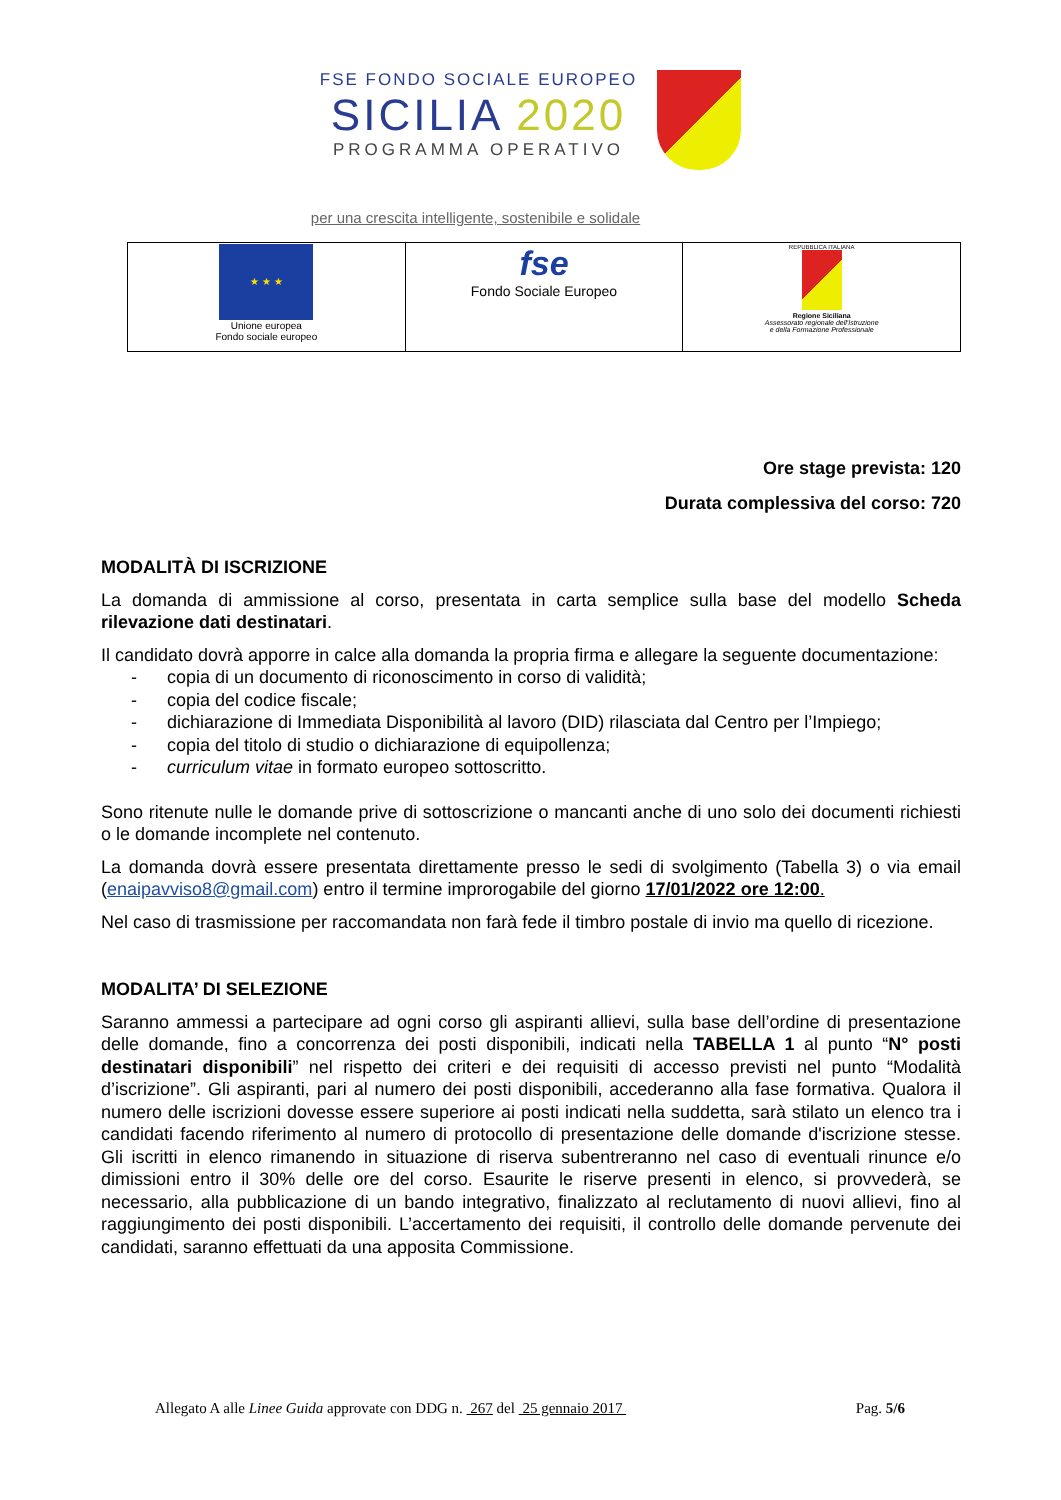FSE FONDO SOCIALE EUROPEO
SICILIA 2020
PROGRAMMA OPERATIVO
per una crescita intelligente, sostenibile e solidale
| ★ ★ ★ Unione europea Fondo sociale europeo | fse Fondo Sociale Europeo | REPUBBLICA ITALIANA Regione Siciliana Assessorato regionale dell'Istruzione e della Formazione Professionale |
Ore stage prevista: 120
Durata complessiva del corso: 720
MODALITÀ DI ISCRIZIONE
La domanda di ammissione al corso, presentata in carta semplice sulla base del modello Scheda rilevazione dati destinatari.
Il candidato dovrà apporre in calce alla domanda la propria firma e allegare la seguente documentazione:
- copia di un documento di riconoscimento in corso di validità;
- copia del codice fiscale;
- dichiarazione di Immediata Disponibilità al lavoro (DID) rilasciata dal Centro per l’Impiego;
- copia del titolo di studio o dichiarazione di equipollenza;
- curriculum vitae in formato europeo sottoscritto.
Sono ritenute nulle le domande prive di sottoscrizione o mancanti anche di uno solo dei documenti richiesti o le domande incomplete nel contenuto.
La domanda dovrà essere presentata direttamente presso le sedi di svolgimento (Tabella 3) o via email (enaipavviso8@gmail.com) entro il termine improrogabile del giorno 17/01/2022 ore 12:00.
Nel caso di trasmissione per raccomandata non farà fede il timbro postale di invio ma quello di ricezione.
MODALITA’ DI SELEZIONE
Saranno ammessi a partecipare ad ogni corso gli aspiranti allievi, sulla base dell’ordine di presentazione delle domande, fino a concorrenza dei posti disponibili, indicati nella TABELLA 1 al punto “N° posti destinatari disponibili” nel rispetto dei criteri e dei requisiti di accesso previsti nel punto “Modalità d’iscrizione”. Gli aspiranti, pari al numero dei posti disponibili, accederanno alla fase formativa. Qualora il numero delle iscrizioni dovesse essere superiore ai posti indicati nella suddetta, sarà stilato un elenco tra i candidati facendo riferimento al numero di protocollo di presentazione delle domande d'iscrizione stesse. Gli iscritti in elenco rimanendo in situazione di riserva subentreranno nel caso di eventuali rinunce e/o dimissioni entro il 30% delle ore del corso. Esaurite le riserve presenti in elenco, si provvederà, se necessario, alla pubblicazione di un bando integrativo, finalizzato al reclutamento di nuovi allievi, fino al raggiungimento dei posti disponibili. L’accertamento dei requisiti, il controllo delle domande pervenute dei candidati, saranno effettuati da una apposita Commissione.
Allegato A alle Linee Guida approvate con DDG n. 267 del 25 gennaio 2017 Pag. 5/6